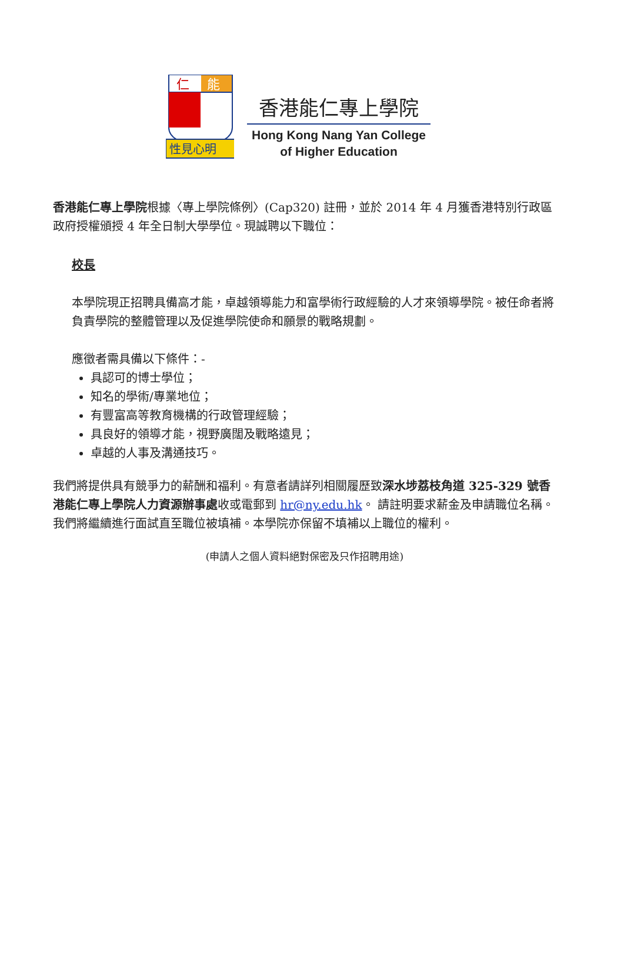仁
能
性見心明
香港能仁專上學院
Hong Kong Nang Yan College
of Higher Education
香港能仁專上學院根據〈專上學院條例〉(Cap320) 註冊，並於 2014 年 4 月獲香港特別行政區政府授權頒授 4 年全日制大學學位。現誠聘以下職位：
校長
本學院現正招聘具備高才能，卓越領導能力和富學術行政經驗的人才來領導學院。被任命者將負責學院的整體管理以及促進學院使命和願景的戰略規劃。
應徵者需具備以下條件：-
具認可的博士學位；
知名的學術/專業地位；
有豐富高等教育機構的行政管理經驗；
具良好的領導才能，視野廣闊及戰略遠見；
卓越的人事及溝通技巧。
我們將提供具有競爭力的薪酬和福利。有意者請詳列相關履歷致深水埗荔枝角道 325-329 號香港能仁專上學院人力資源辦事處收或電郵到 hr@ny.edu.hk。 請註明要求薪金及申請職位名稱。我們將繼續進行面試直至職位被填補。本學院亦保留不填補以上職位的權利。
(申請人之個人資料絕對保密及只作招聘用途)